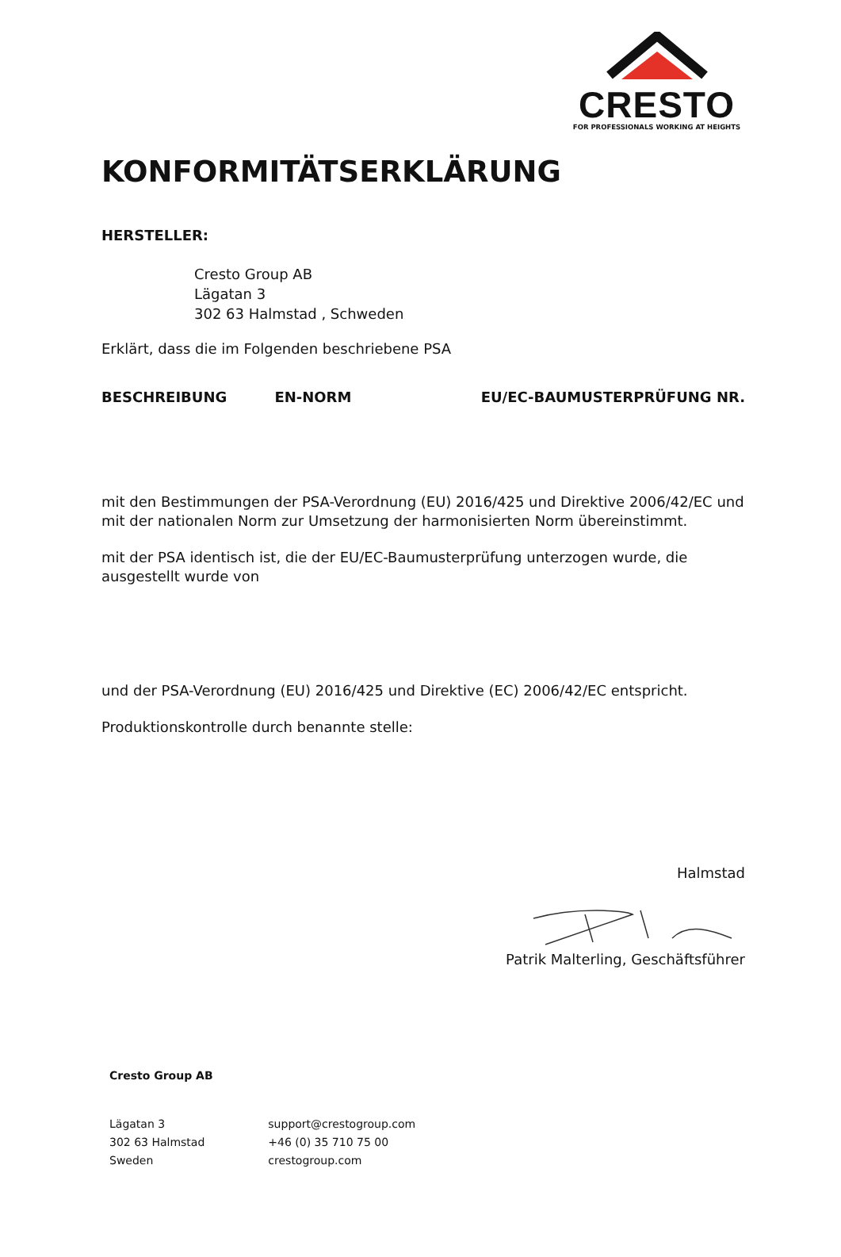CRESTO
FOR PROFESSIONALS WORKING AT HEIGHTS
KONFORMITÄTSERKLÄRUNG
HERSTELLER:
Cresto Group AB
Lägatan 3
302 63 Halmstad , Schweden
Erklärt, dass die im Folgenden beschriebene PSA
| BESCHREIBUNG | EN-NORM | EU/EC-BAUMUSTERPRÜFUNG NR. |
| --- | --- | --- |
mit den Bestimmungen der PSA-Verordnung (EU) 2016/425 und Direktive 2006/42/EC und mit der nationalen Norm zur Umsetzung der harmonisierten Norm übereinstimmt.
mit der PSA identisch ist, die der EU/EC-Baumusterprüfung unterzogen wurde, die ausgestellt wurde von
und der PSA-Verordnung (EU) 2016/425 und Direktive (EC) 2006/42/EC entspricht.
Produktionskontrolle durch benannte stelle:
Halmstad
Patrik Malterling, Geschäftsführer
Cresto Group AB
| Lägatan 3 302 63 Halmstad Sweden | support@crestogroup.com +46 (0) 35 710 75 00 crestogroup.com |